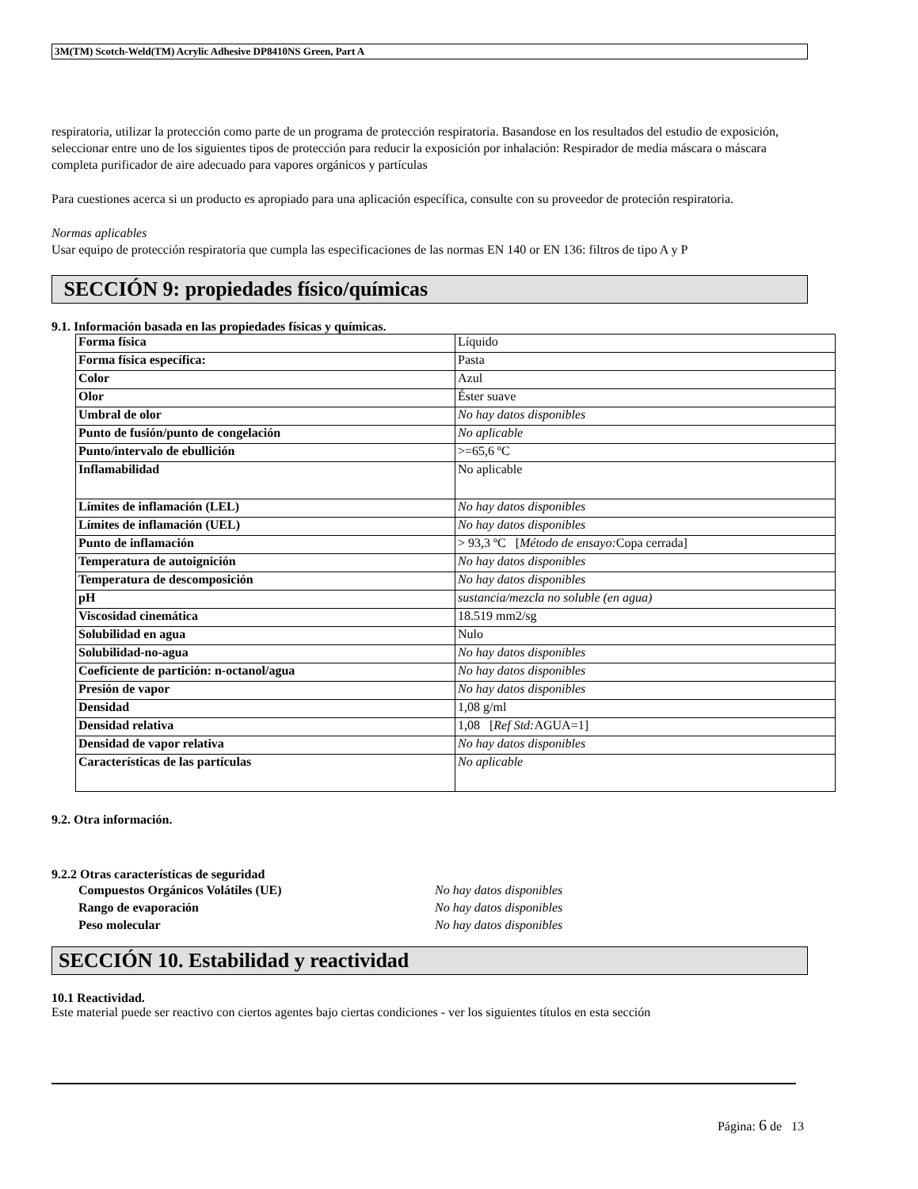3M(TM) Scotch-Weld(TM) Acrylic Adhesive DP8410NS Green, Part A
respiratoria, utilizar la protección como parte de un programa de protección respiratoria. Basandose en los resultados del estudio de exposición, seleccionar entre uno de los siguientes tipos de protección para reducir la exposición por inhalación: Respirador de media máscara o máscara completa purificador de aire adecuado para vapores orgánicos y partículas
Para cuestiones acerca si un producto es apropiado para una aplicación específica, consulte con su proveedor de proteción respiratoria.
Normas aplicables
Usar equipo de protección respiratoria que cumpla las especificaciones de las normas EN 140 or EN 136: filtros de tipo A y P
SECCIÓN 9: propiedades físico/químicas
9.1. Información basada en las propiedades físicas y químicas.
| Forma física | Líquido |
| Forma física específica: | Pasta |
| Color | Azul |
| Olor | Éster suave |
| Umbral de olor | No hay datos disponibles |
| Punto de fusión/punto de congelación | No aplicable |
| Punto/intervalo de ebullición | >=65,6 ºC |
| Inflamabilidad | No aplicable |
| Límites de inflamación (LEL) | No hay datos disponibles |
| Límites de inflamación (UEL) | No hay datos disponibles |
| Punto de inflamación | > 93,3 ºC [ Método de ensayo: Copa cerrada] |
| Temperatura de autoignición | No hay datos disponibles |
| Temperatura de descomposición | No hay datos disponibles |
| pH | sustancia/mezcla no soluble (en agua) |
| Viscosidad cinemática | 18.519 mm2/sg |
| Solubilidad en agua | Nulo |
| Solubilidad-no-agua | No hay datos disponibles |
| Coeficiente de partición: n-octanol/agua | No hay datos disponibles |
| Presión de vapor | No hay datos disponibles |
| Densidad | 1,08 g/ml |
| Densidad relativa | 1,08 [ Ref Std: AGUA=1] |
| Densidad de vapor relativa | No hay datos disponibles |
| Características de las partículas | No aplicable |
9.2. Otra información.
9.2.2 Otras características de seguridad
Compuestos Orgánicos Volátiles (UE) No hay datos disponibles
Rango de evaporación No hay datos disponibles
Peso molecular No hay datos disponibles
SECCIÓN 10. Estabilidad y reactividad
10.1 Reactividad.
Este material puede ser reactivo con ciertos agentes bajo ciertas condiciones - ver los siguientes títulos en esta sección
Página: 6 de 13